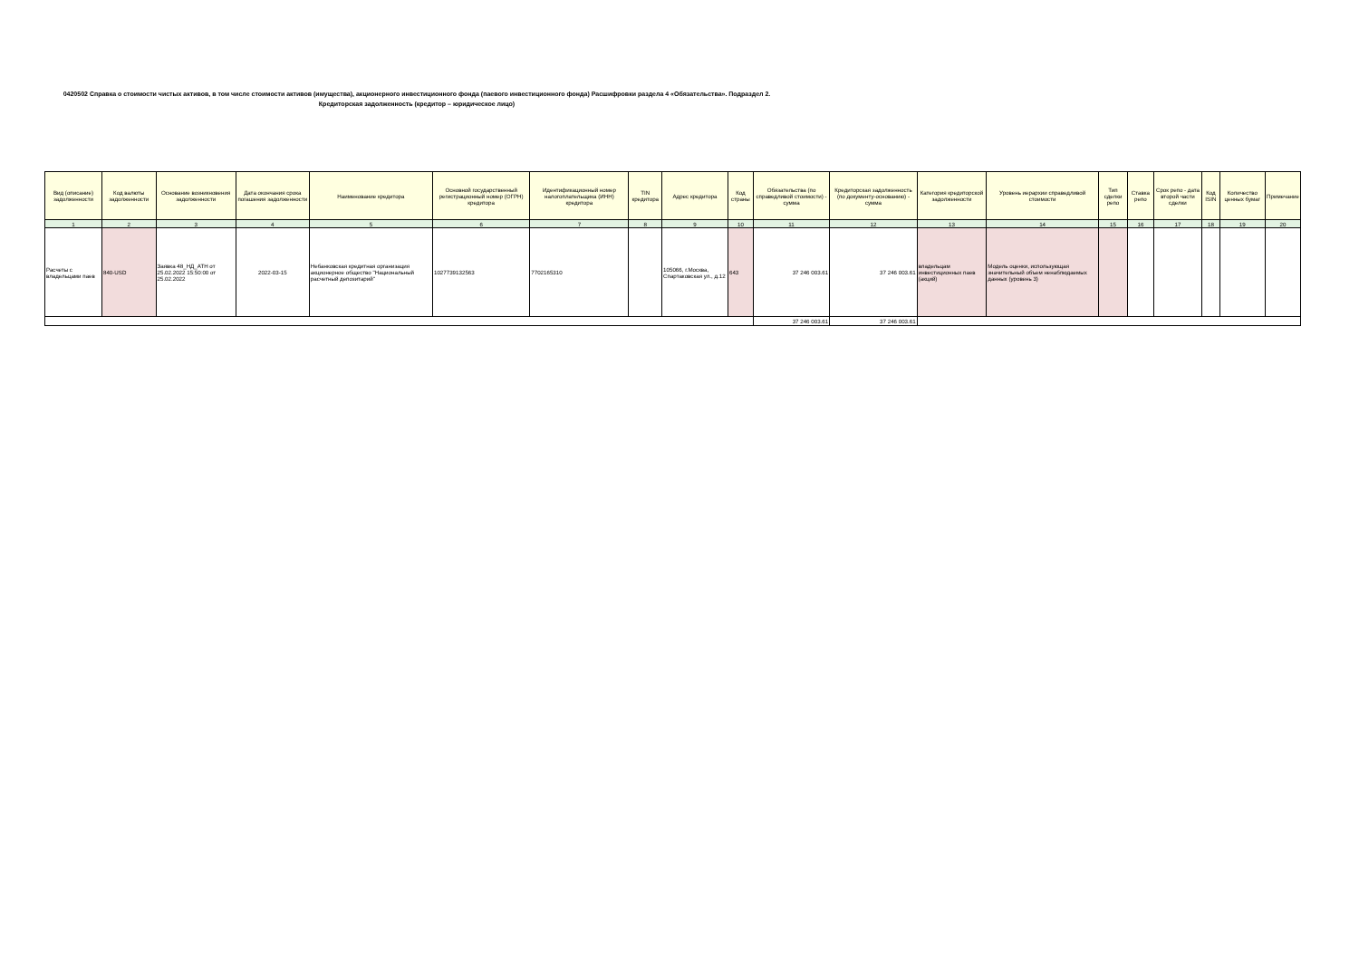0420502 Справка о стоимости чистых активов, в том числе стоимости активов (имущества), акционерного инвестиционного фонда (паевого инвестиционного фонда) Расшифровки раздела 4 «Обязательства». Подраздел 2. Кредиторская задолженность (кредитор – юридическое лицо)
| Вид (описание) задолженности | Код валюты задолженности | Основание возникновения задолженности | Дата окончания срока погашения задолженности | Наименование кредитора | Основной государственный регистрационный номер (ОГРН) кредитора | Идентификационный номер налогоплательщика (ИНН) кредитора | TIN кредитора | Адрес кредитора | Код страны | Обязательства (по справедливой стоимости) - сумма | Кредиторская задолженность (по документу-основанию) - сумма | Категория кредиторской задолженности | Уровень иерархии справедливой стоимости | Тип сделки репо | Ставка репо | Срок репо - дата второй части сделки | Код ISIN | Количество ценных бумаг | Примечание |
| --- | --- | --- | --- | --- | --- | --- | --- | --- | --- | --- | --- | --- | --- | --- | --- | --- | --- | --- | --- |
| 1 | 2 | 3 | 4 | 5 | 6 | 7 | 8 | 9 | 10 | 11 | 12 | 13 | 14 | 15 | 16 | 17 | 18 | 19 | 20 |
| Расчеты с владельцами паев | 840-USD | Заявка 48_НД_АТН от 25.02.2022 15:50:00 от 25.02.2022 | 2022-03-15 | Небанковская кредитная организация акционерное общество "Национальный расчетный депозитарий" | 1027739132563 | 7702165310 | | 105066, г.Москва, Спартаковская ул., д.12 | 643 | 37 246 003.61 | 37 246 003.61 | владельцам инвестиционных паев (акций) | Модель оценки, использующая значительный объем ненаблюдаемых данных (уровень 3) | | | | | | |
| | | | | | | | | | | 37 246 003.61 | 37 246 003.61 | | | | | | | | |